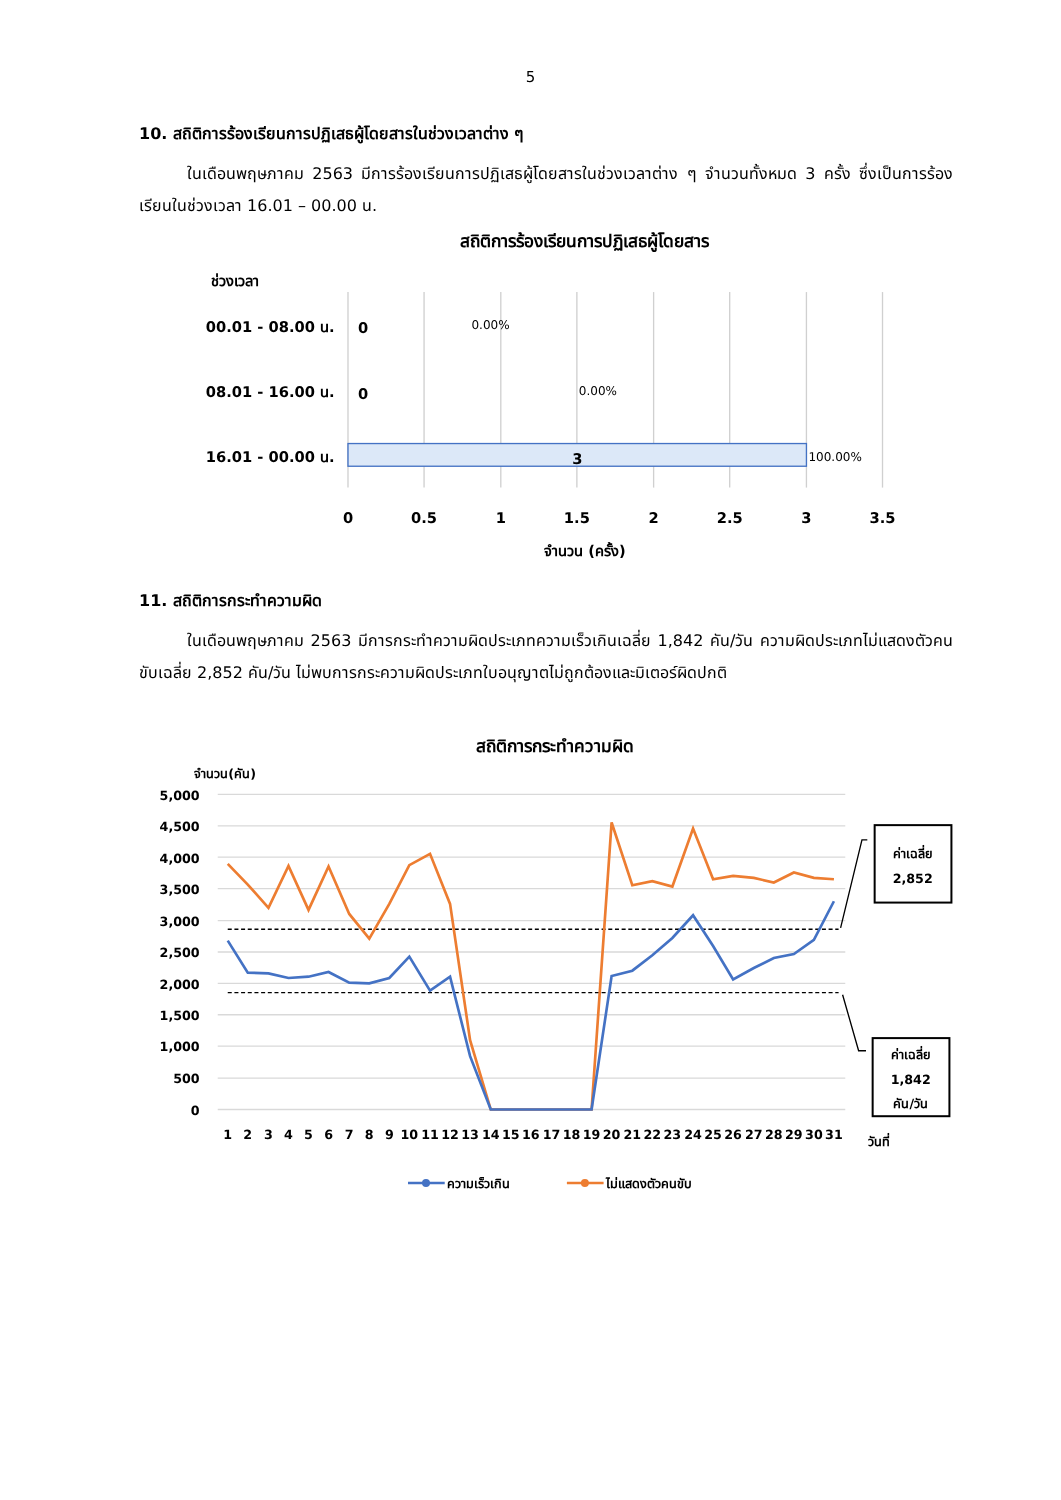5
10. สถิติการร้องเรียนการปฏิเสธผู้โดยสารในช่วงเวลาต่าง ๆ
ในเดือนพฤษภาคม 2563 มีการร้องเรียนการปฏิเสธผู้โดยสารในช่วงเวลาต่าง ๆ จำนวนทั้งหมด 3 ครั้ง ซึ่งเป็นการร้องเรียนในช่วงเวลา 16.01 – 00.00 น.
สถิติการร้องเรียนการปฏิเสธผู้โดยสาร
ช่วงเวลา
00.01 - 08.00 น.
0
08.01 - 16.00 น.
0
16.01 - 00.00 น.
3
0.00%
0.00%
100.00%
0
0.5
1
1.5
2
2.5
3
3.5
จำนวน (ครั้ง)
11. สถิติการกระทำความผิด
ในเดือนพฤษภาคม 2563 มีการกระทำความผิดประเภทความเร็วเกินเฉลี่ย 1,842 คัน/วัน ความผิดประเภทไม่แสดงตัวคนขับเฉลี่ย 2,852 คัน/วัน ไม่พบการกระความผิดประเภทใบอนุญาตไม่ถูกต้องและมิเตอร์ผิดปกติ
สถิติการกระทำความผิด
จำนวน(คัน)
5,000
4,500
4,000
3,500
3,000
2,500
2,000
1,500
1,000
500
0
1
2
3
4
5
6
7
8
9
10
11
12
13
14
15
16
17
18
19
20
21
22
23
24
25
26
27
28
29
30
31
วันที่
ค่าเฉลี่ย
2,852
ค่าเฉลี่ย
1,842
คัน/วัน
ความเร็วเกิน
ไม่แสดงตัวคนขับ